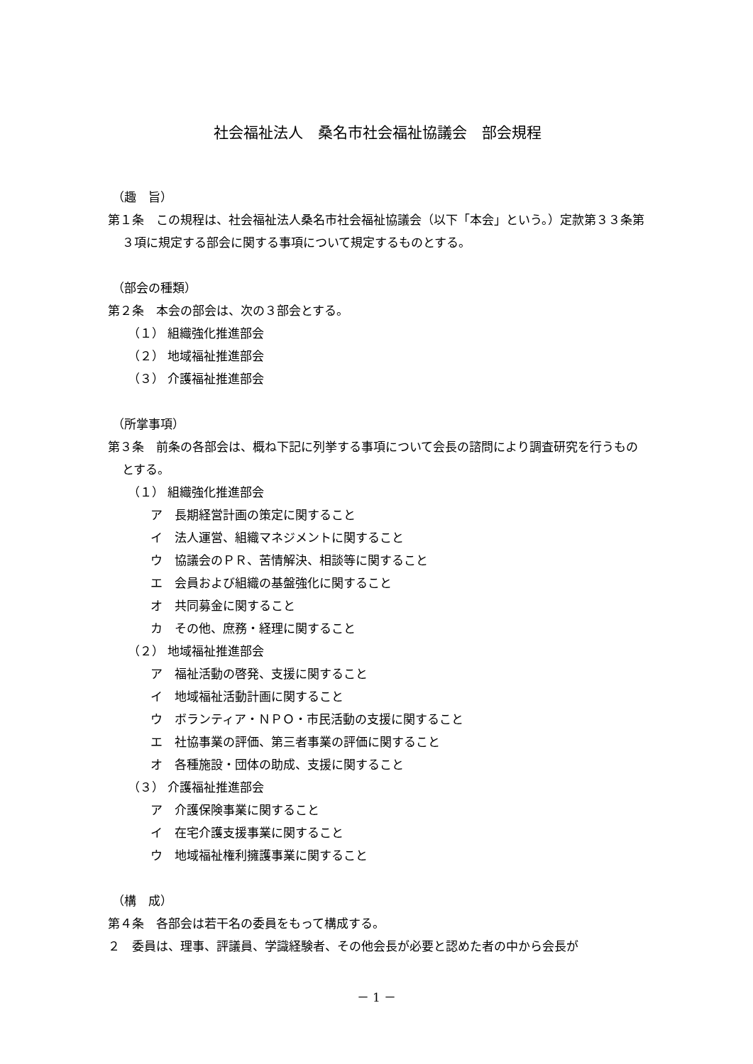社会福祉法人　桑名市社会福祉協議会　部会規程
（趣　旨）
第１条　この規程は、社会福祉法人桑名市社会福祉協議会（以下「本会」という。）定款第３３条第３項に規定する部会に関する事項について規定するものとする。
（部会の種類）
第２条　本会の部会は、次の３部会とする。
（１） 組織強化推進部会
（２） 地域福祉推進部会
（３） 介護福祉推進部会
（所掌事項）
第３条　前条の各部会は、概ね下記に列挙する事項について会長の諮問により調査研究を行うものとする。
（１） 組織強化推進部会
ア　長期経営計画の策定に関すること
イ　法人運営、組織マネジメントに関すること
ウ　協議会のＰＲ、苦情解決、相談等に関すること
エ　会員および組織の基盤強化に関すること
オ　共同募金に関すること
カ　その他、庶務・経理に関すること
（２） 地域福祉推進部会
ア　福祉活動の啓発、支援に関すること
イ　地域福祉活動計画に関すること
ウ　ボランティア・ＮＰＯ・市民活動の支援に関すること
エ　社協事業の評価、第三者事業の評価に関すること
オ　各種施設・団体の助成、支援に関すること
（３） 介護福祉推進部会
ア　介護保険事業に関すること
イ　在宅介護支援事業に関すること
ウ　地域福祉権利擁護事業に関すること
（構　成）
第４条　各部会は若干名の委員をもって構成する。
２　委員は、理事、評議員、学識経験者、その他会長が必要と認めた者の中から会長が
－ 1 －